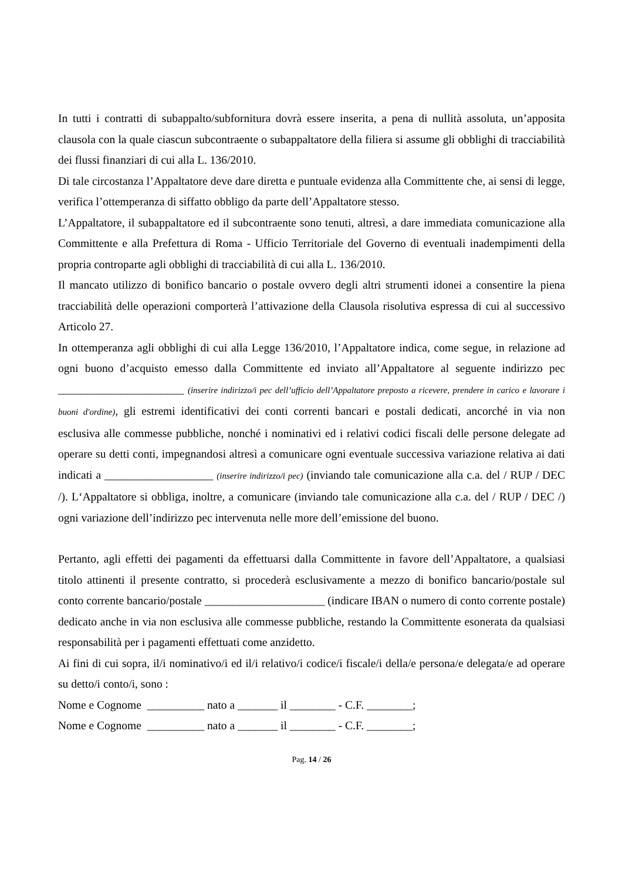In tutti i contratti di subappalto/subfornitura dovrà essere inserita, a pena di nullità assoluta, un’apposita clausola con la quale ciascun subcontraente o subappaltatore della filiera si assume gli obblighi di tracciabilità dei flussi finanziari di cui alla L. 136/2010.
Di tale circostanza l’Appaltatore deve dare diretta e puntuale evidenza alla Committente che, ai sensi di legge, verifica l’ottemperanza di siffatto obbligo da parte dell’Appaltatore stesso.
L’Appaltatore, il subappaltatore ed il subcontraente sono tenuti, altresì, a dare immediata comunicazione alla Committente e alla Prefettura di Roma - Ufficio Territoriale del Governo di eventuali inadempimenti della propria controparte agli obblighi di tracciabilità di cui alla L. 136/2010.
Il mancato utilizzo di bonifico bancario o postale ovvero degli altri strumenti idonei a consentire la piena tracciabilità delle operazioni comporterà l’attivazione della Clausola risolutiva espressa di cui al successivo Articolo 27.
In ottemperanza agli obblighi di cui alla Legge 136/2010, l’Appaltatore indica, come segue, in relazione ad ogni buono d’acquisto emesso dalla Committente ed inviato all’Appaltatore al seguente indirizzo pec ______________________ (inserire indirizzo/i pec dell’ufficio dell’Appaltatore preposto a ricevere, prendere in carico e lavorare i buoni d'ordine), gli estremi identificativi dei conti correnti bancari e postali dedicati, ancorché in via non esclusiva alle commesse pubbliche, nonché i nominativi ed i relativi codici fiscali delle persone delegate ad operare su detti conti, impegnandosi altresì a comunicare ogni eventuale successiva variazione relativa ai dati indicati a ___________________ (inserire indirizzo/i pec) (inviando tale comunicazione alla c.a. del / RUP / DEC /). L‘Appaltatore si obbliga, inoltre, a comunicare (inviando tale comunicazione alla c.a. del / RUP / DEC /) ogni variazione dell’indirizzo pec intervenuta nelle more dell’emissione del buono.
Pertanto, agli effetti dei pagamenti da effettuarsi dalla Committente in favore dell’Appaltatore, a qualsiasi titolo attinenti il presente contratto, si procederà esclusivamente a mezzo di bonifico bancario/postale sul conto corrente bancario/postale _____________________ (indicare IBAN o numero di conto corrente postale) dedicato anche in via non esclusiva alle commesse pubbliche, restando la Committente esonerata da qualsiasi responsabilità per i pagamenti effettuati come anzidetto.
Ai fini di cui sopra, il/i nominativo/i ed il/i relativo/i codice/i fiscale/i della/e persona/e delegata/e ad operare su detto/i conto/i, sono :
Nome e Cognome __________ nato a _______ il ________ - C.F. ________;
Nome e Cognome __________ nato a _______ il ________ - C.F. ________;
Pag. 14 / 26